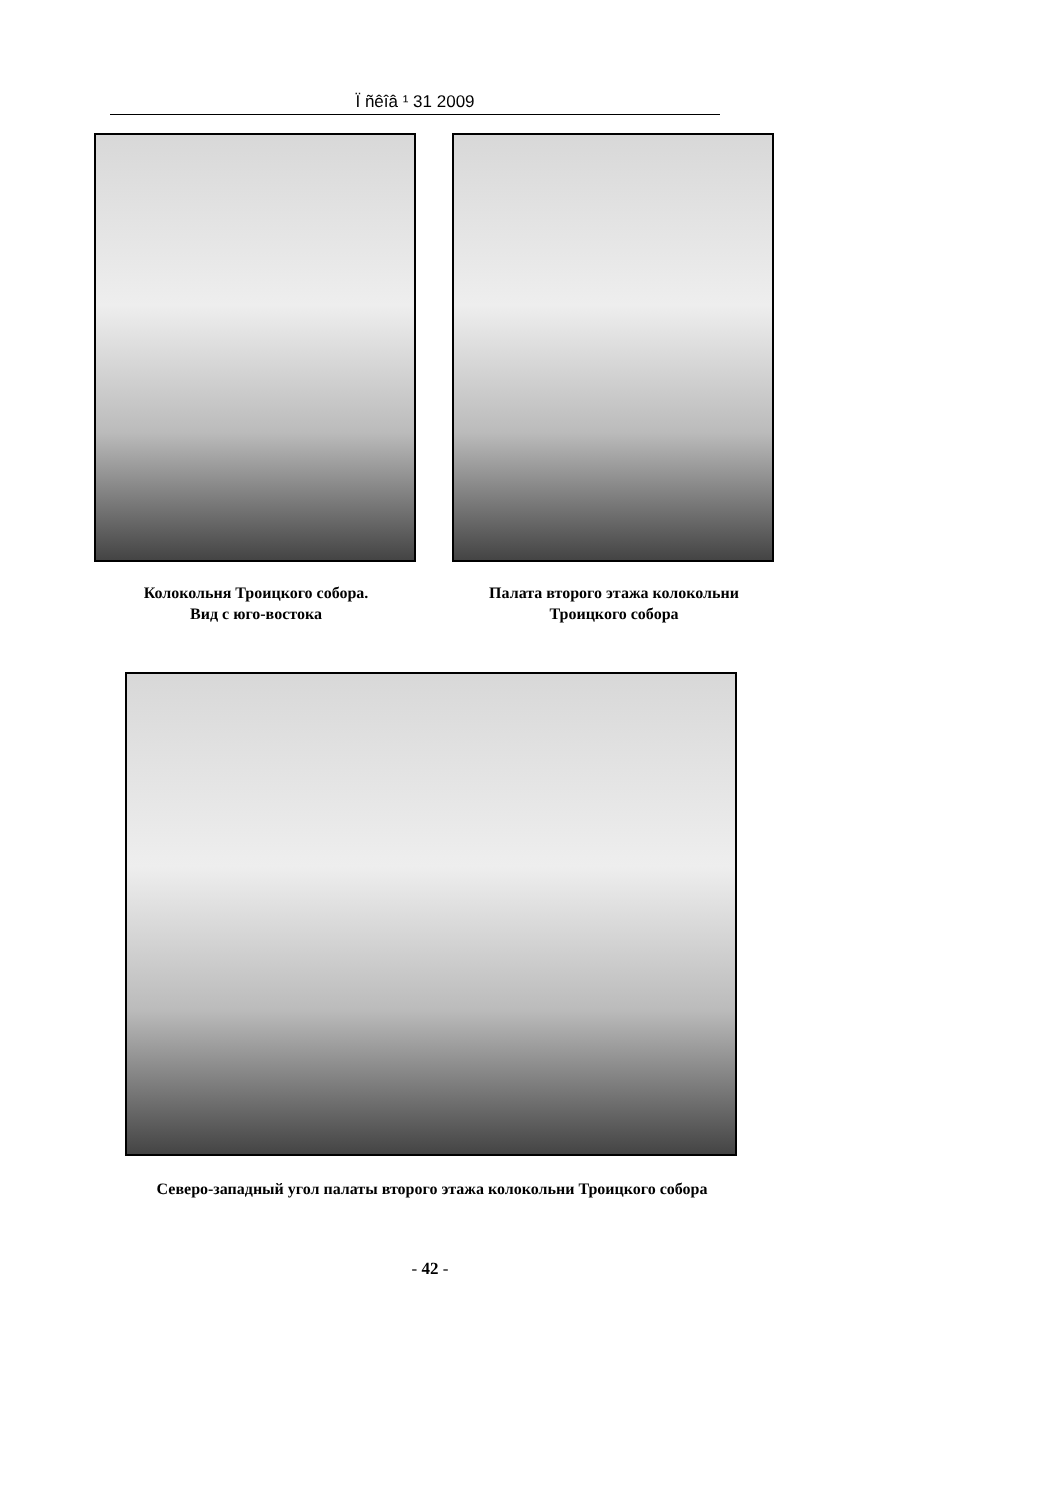Ï ñêîâ ¹ 31 2009
Колокольня Троицкого собора.
Вид с юго-востока
Палата второго этажа колокольни
Троицкого собора
Северо-западный угол палаты второго этажа колокольни Троицкого собора
- 42 -